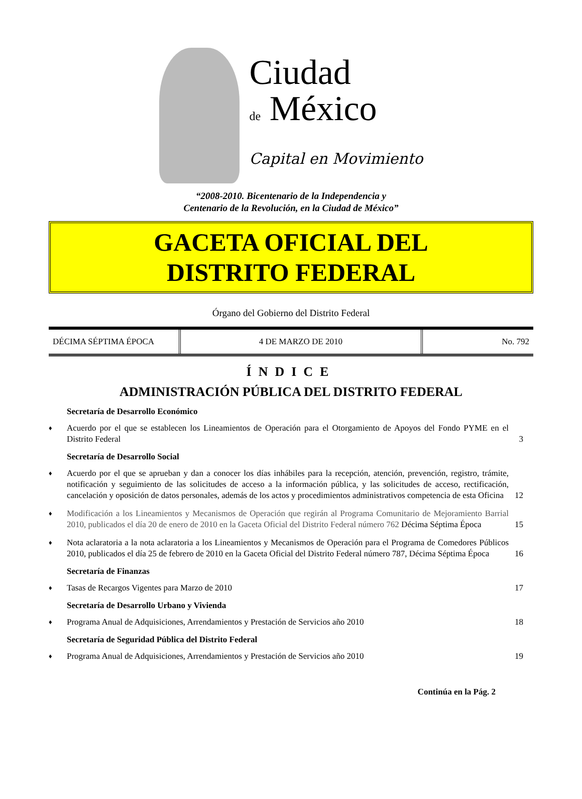Ciudad
de México
Capital en Movimiento
“2008-2010. Bicentenario de la Independencia y
Centenario de la Revolución, en la Ciudad de México”
GACETA OFICIAL DEL
DISTRITO FEDERAL
Órgano del Gobierno del Distrito Federal
| DÉCIMA SÉPTIMA ÉPOCA | 4 DE MARZO DE 2010 | No. 792 |
ÍNDICE
ADMINISTRACIÓN PÚBLICA DEL DISTRITO FEDERAL
Secretaría de Desarrollo Económico
♦ Acuerdo por el que se establecen los Lineamientos de Operación para el Otorgamiento de Apoyos del Fondo PYME en el Distrito Federal 3
Secretaría de Desarrollo Social
♦ Acuerdo por el que se aprueban y dan a conocer los días inhábiles para la recepción, atención, prevención, registro, trámite, notificación y seguimiento de las solicitudes de acceso a la información pública, y las solicitudes de acceso, rectificación, cancelación y oposición de datos personales, además de los actos y procedimientos administrativos competencia de esta Oficina 12
♦ Modificación a los Lineamientos y Mecanismos de Operación que regirán al Programa Comunitario de Mejoramiento Barrial 2010, publicados el día 20 de enero de 2010 en la Gaceta Oficial del Distrito Federal número 762 Décima Séptima Época 15
♦ Nota aclaratoria a la nota aclaratoria a los Lineamientos y Mecanismos de Operación para el Programa de Comedores Públicos 2010, publicados el día 25 de febrero de 2010 en la Gaceta Oficial del Distrito Federal número 787, Décima Séptima Época 16
Secretaría de Finanzas
♦ Tasas de Recargos Vigentes para Marzo de 2010 17
Secretaría de Desarrollo Urbano y Vivienda
♦ Programa Anual de Adquisiciones, Arrendamientos y Prestación de Servicios año 2010 18
Secretaría de Seguridad Pública del Distrito Federal
♦ Programa Anual de Adquisiciones, Arrendamientos y Prestación de Servicios año 2010 19
Continúa en la Pág. 2